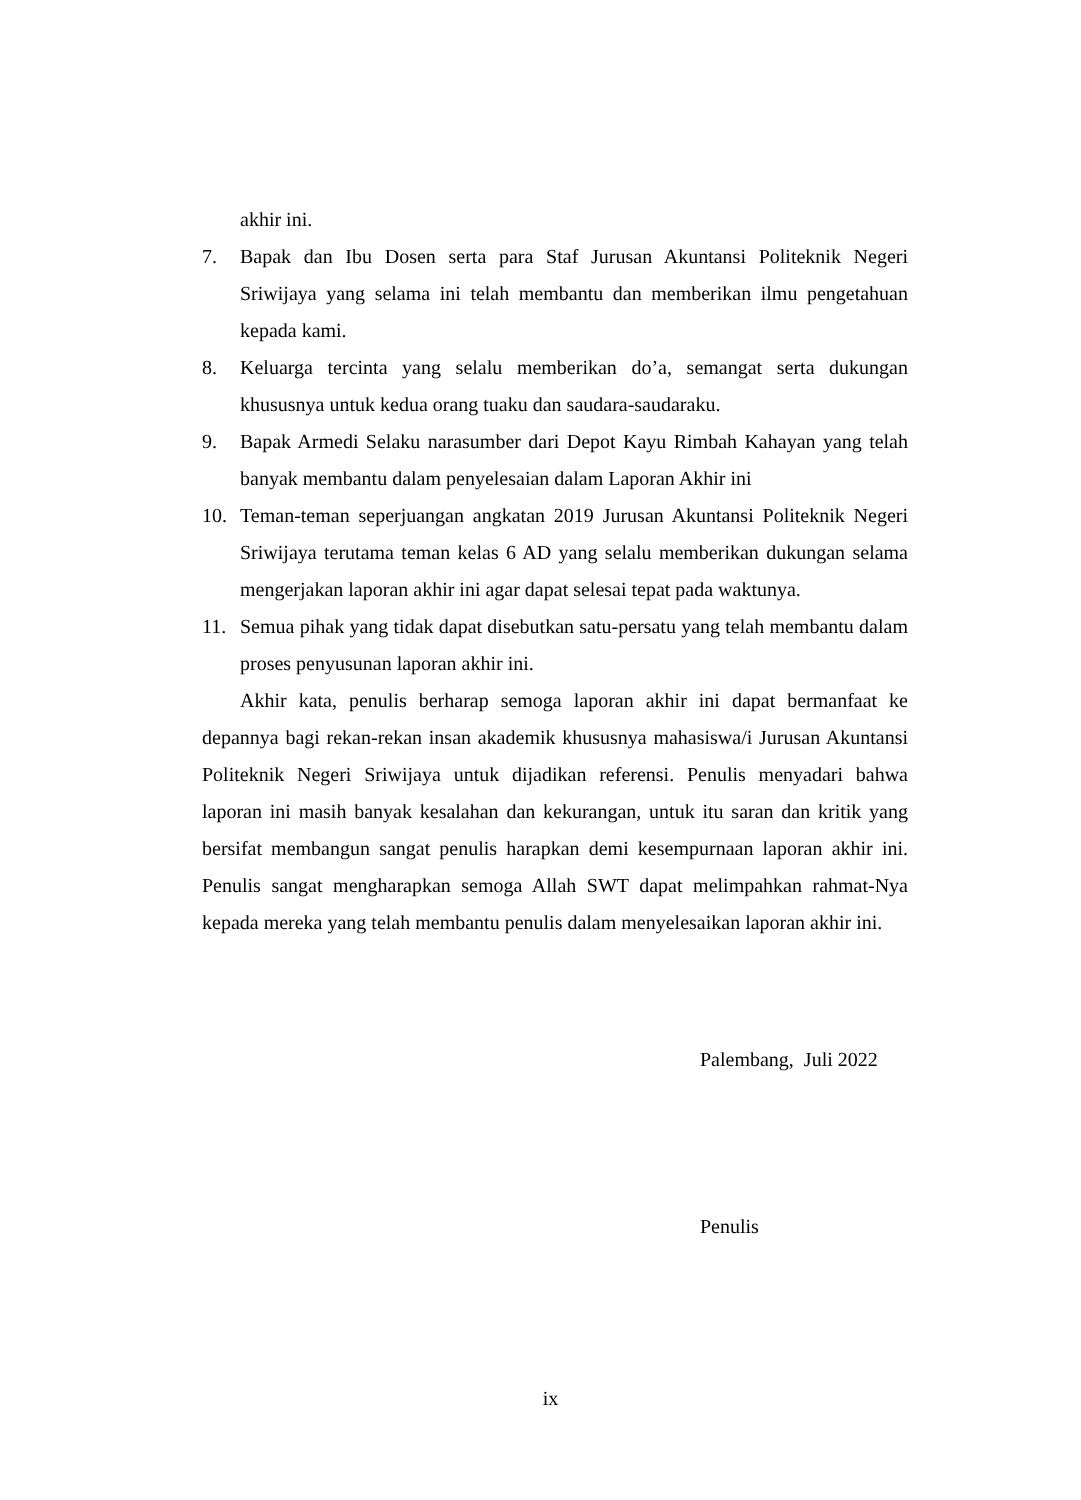akhir ini.
7. Bapak dan Ibu Dosen serta para Staf Jurusan Akuntansi Politeknik Negeri Sriwijaya yang selama ini telah membantu dan memberikan ilmu pengetahuan kepada kami.
8. Keluarga tercinta yang selalu memberikan do’a, semangat serta dukungan khususnya untuk kedua orang tuaku dan saudara-saudaraku.
9. Bapak Armedi Selaku narasumber dari Depot Kayu Rimbah Kahayan yang telah banyak membantu dalam penyelesaian dalam Laporan Akhir ini
10. Teman-teman seperjuangan angkatan 2019 Jurusan Akuntansi Politeknik Negeri Sriwijaya terutama teman kelas 6 AD yang selalu memberikan dukungan selama mengerjakan laporan akhir ini agar dapat selesai tepat pada waktunya.
11. Semua pihak yang tidak dapat disebutkan satu-persatu yang telah membantu dalam proses penyusunan laporan akhir ini.
Akhir kata, penulis berharap semoga laporan akhir ini dapat bermanfaat ke depannya bagi rekan-rekan insan akademik khususnya mahasiswa/i Jurusan Akuntansi Politeknik Negeri Sriwijaya untuk dijadikan referensi. Penulis menyadari bahwa laporan ini masih banyak kesalahan dan kekurangan, untuk itu saran dan kritik yang bersifat membangun sangat penulis harapkan demi kesempurnaan laporan akhir ini. Penulis sangat mengharapkan semoga Allah SWT dapat melimpahkan rahmat-Nya kepada mereka yang telah membantu penulis dalam menyelesaikan laporan akhir ini.
Palembang, Juli 2022
Penulis
ix